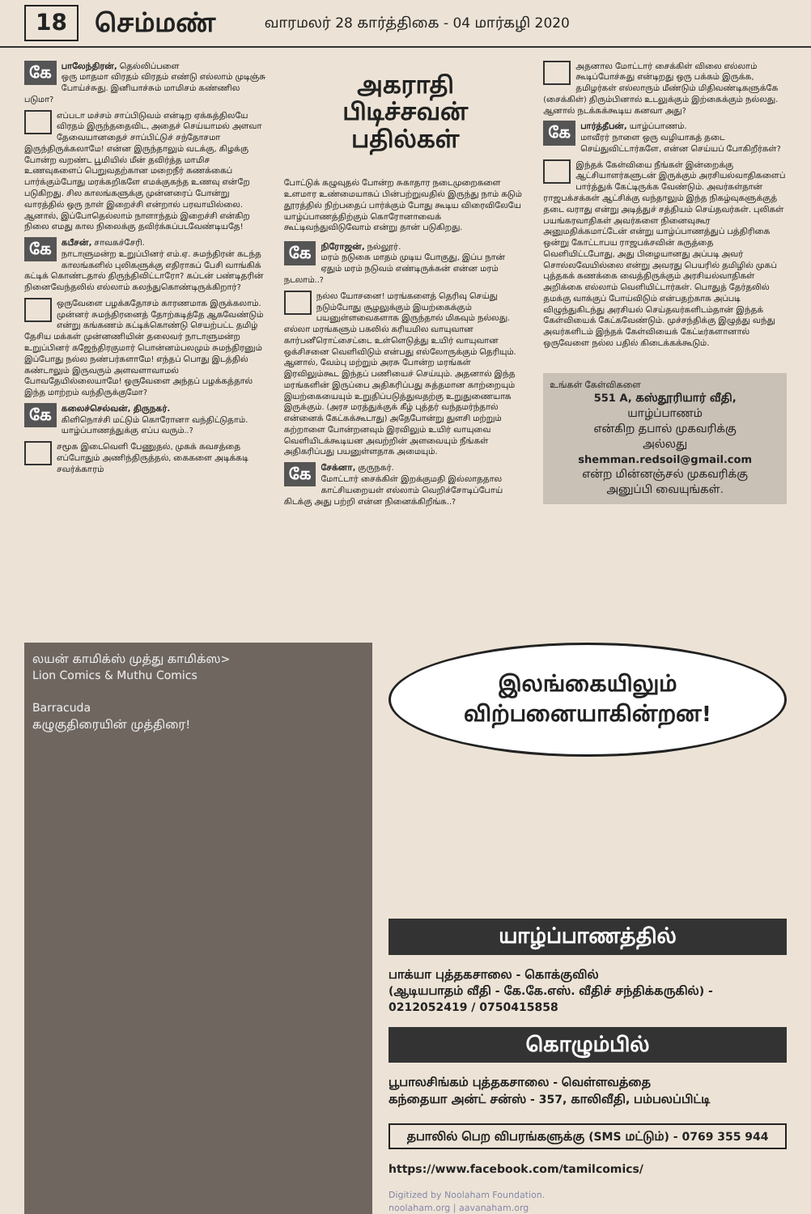18 செம்மண் வாரமலர் 28 கார்த்திகை - 04 மார்கழி 2020
கே பாலேந்திரன், தெல்லிப்பளை
ஒரு மாதமா விரதம் விரதம் எண்டு எல்லாம் முடிஞ்சு போய்ச்சுது. இனியாச்சும் மாமிசம் கண்ணில படுமா?
எப்படா மச்சம் சாப்பிடுவம் என்டிற ஏக்கத்திலயே விரதம் இருந்ததைவிட, அதைச் செய்யாமல் அளவா தேவையானதைச் சாப்பிட்டுச் சந்தோசமா இருந்திருக்கலாமே! என்ன இருந்தாலும் வடக்கு, கிழக்கு போன்ற வறண்ட பூமியில் மீன் தவிர்த்த மாமிச உணவுகளைப் பெறுவதற்கான மறைநீர் கணக்கைப் பார்க்கும்போது மரக்கறிகளே எமக்குகந்த உணவு என்றே படுகிறது. சில காலங்களுக்கு முன்னரைப் போன்று வாரத்தில் ஒரு நாள் இறைச்சி என்றால் பரவாயில்லை. ஆனால், இப்போதெல்லாம் நாளாந்தம் இறைச்சி என்கிற நிலை எமது கால நிலைக்கு தவிர்க்கப்படவேண்டியதே!
கே கபீசன், சாவகச்சேரி.
நாடாளுமன்ற உறுப்பினர் எம்.ஏ. சுமந்திரன் கடந்த காலங்களில் புலிகளுக்கு எதிராகப் பேசி வாங்கிக் கட்டிக் கொண்டதால் திருந்திவிட்டாரோ? கப்டன் பண்டிதரின் நினைவேந்தலில் எல்லாம் கலந்துகொண்டிருக்கிறார்?
ஒருவேளை பழக்கதோசம் காரணமாக இருக்கலாம். முன்னர் சுமந்திரனைத் தோற்கடித்தே ஆகவேண்டும் என்று கங்கணம் கட்டிக்கொண்டு செயற்பட்ட தமிழ் தேசிய மக்கள் முன்னணியின் தலைவர் நாடாளுமன்ற உறுப்பினர் கஜேந்திரகுமார் பொன்னம்பலமும் சுமந்திரனும் இப்போது நல்ல நண்பர்களாமே! எந்தப் பொது இடத்தில் கண்டாலும் இருவரும் அளவளாவாமல் போவதேயில்லையாமே! ஒருவேளை அந்தப் பழக்கத்தால் இந்த மாற்றம் வந்திருக்குமோ?
கே கலைச்செல்வன், திருநகர்.
கிளிநொச்சி மட்டும் கொரோனா வந்திட்டுதாம். யாழ்ப்பாணத்துக்கு எப்ப வரும்..?
சமூக இடைவெளி பேணுதல், முகக் கவசத்தை எப்போதும் அணிந்திருத்தல், கைகளை அடிக்கடி சவர்க்காரம்
அகராதி
பிடிச்சவன்
பதில்கள்
போட்டுக் கழுவுதல் போன்ற சுகாதார நடைமுறைகளை உளமார உண்மையாகப் பின்பற்றுவதில் இருந்து நாம் கடும் தூரத்தில் நிற்பதைப் பார்க்கும் போது கூடிய விரைவிலேயே யாழ்ப்பாணத்திற்கும் கொரோனாவைக் கூட்டிவந்துவிடுவோம் என்று தான் படுகிறது.
கே நிரோஜன், நல்லூர்.
மரம் நடுகை மாதம் முடிய போகுது, இப்ப நான் ஏதும் மரம் நடுவம் எண்டிருக்கன் என்ன மரம் நடலாம்..?
நல்ல யோசனை! மரங்களைத் தெரிவு செய்து நடும்போது சூழலுக்கும் இயற்கைக்கும் பயனுள்ளவைகளாக இருந்தால் மிகவும் நல்லது. எல்லா மரங்களும் பகலில் கரியமில வாயுவான கார்பனீரொட்சைட்டை உள்ளெடுத்து உயிர் வாயுவான ஒக்சிசனை வெளிவிடும் என்பது எல்லோருக்கும் தெரியும். ஆனால், வேம்பு மற்றும் அரசு போன்ற மரங்கள் இரவிலும்கூட இந்தப் பணியைச் செய்யும். அதனால் இந்த மரங்களின் இருப்பை அதிகரிப்பது சுத்தமான காற்றையும் இயற்கையையும் உறுதிப்படுத்துவதற்கு உறுதுணையாக இருக்கும். (அரச மரத்துக்குக் கீழ் புத்தர் வந்தமர்ந்தால் என்னைக் கேட்கக்கூடாது) அதேபோன்று துளசி மற்றும் கற்றாளை போன்றனவும் இரவிலும் உயிர் வாயுவை வெளியிடக்கூடியன அவற்றின் அளவையும் நீங்கள் அதிகரிப்பது பயனுள்ளதாக அமையும்.
கே சேக்னா, குருநகர்.
மோட்டார் சைக்கிள் இறக்குமதி இல்லாததால காட்சியறையள் எல்லாம் வெறிச்சோடிப்போய் கிடக்கு அது பற்றி என்ன நினைக்கிறீங்க..?
அதனால மோட்டார் சைக்கிள் விலை எல்லாம் கூடிப்போச்சுது என்டிறது ஒரு பக்கம் இருக்க, தமிழர்கள் எல்லாரும் மீண்டும் மிதிவண்டிகளுக்கே (சைக்கிள்) திரும்பினால் உடலுக்கும் இற்கைக்கும் நல்லது. ஆனால் நடக்கக்கூடிய கனவா அது?
கே பார்த்தீபன், யாழ்ப்பாணம்.
மாவீரர் நாளை ஒரு வழியாகத் தடை செய்துவிட்டார்களே, என்ன செய்யப் போகிறீர்கள்?
இந்தக் கேள்வியை நீங்கள் இன்றைக்கு ஆட்சியாளர்களுடன் இருக்கும் அரசியல்வாதிகளைப் பார்த்துக் கேட்டிருக்க வேண்டும். அவர்கள்தான் ராஜபக்சக்கள் ஆட்சிக்கு வந்தாலும் இந்த நிகழ்வுகளுக்குத் தடை வராது என்று அடித்துச் சத்தியம் செய்தவர்கள். புலிகள் பயங்கரவாதிகள் அவர்களை நினைவுகூர அனுமதிக்கமாட்டேன் என்று யாழ்ப்பாணத்துப் பத்திரிகை ஒன்று கோட்டாபய ராஜபக்சவின் கருத்தை வெளியிட்டபோது, அது பிழையானது அப்படி அவர் சொல்லவேயில்லை என்று அவரது பெயரில் தமிழில் முகப் புத்தகக் கணக்கை வைத்திருக்கும் அரசியல்வாதிகள் அறிக்கை எல்லாம் வெளியிட்டார்கள். பொதுத் தேர்தலில் தமக்கு வாக்குப் போய்விடும் என்பதற்காக அப்படி விழுந்துகிடந்து அரசியல் செய்தவர்களிடம்தான் இந்தக் கேள்வியைக் கேட்கவேண்டும். முச்சந்திக்கு இழுத்து வந்து அவர்களிடம் இந்தக் கேள்வியைக் கேட்டீர்களானால் ஒருவேளை நல்ல பதில் கிடைக்கக்கூடும்.
உங்கள் கேள்விகளை
551 A, கஸ்தூரியார் வீதி,
யாழ்ப்பாணம்
என்கிற தபால் முகவரிக்கு
அல்லது
shemman.redsoil@gmail.com
என்ற மின்னஞ்சல் முகவரிக்கு
அனுப்பி வையுங்கள்.
லயன் காமிக்ஸ் முத்து காமிக்ஸ>
Lion Comics & Muthu Comics
Barracuda
கழுகுதிரையின் முத்திரை!
இலங்கையிலும்
விற்பனையாகின்றன!
யாழ்ப்பாணத்தில்
பாக்யா புத்தகசாலை - கொக்குவில்
(ஆடியபாதம் வீதி - கே.கே.எஸ். வீதிச் சந்திக்கருகில்) - 0212052419 / 0750415858
கொழும்பில்
பூபாலசிங்கம் புத்தகசாலை - வெள்ளவத்தை
கந்தையா அன்ட் சன்ஸ் - 357, காலிவீதி, பம்பலப்பிட்டி
தபாலில் பெற விபரங்களுக்கு (SMS மட்டும்) - 0769 355 944
https://www.facebook.com/tamilcomics/
Digitized by Noolaham Foundation.
noolaham.org | aavanaham.org